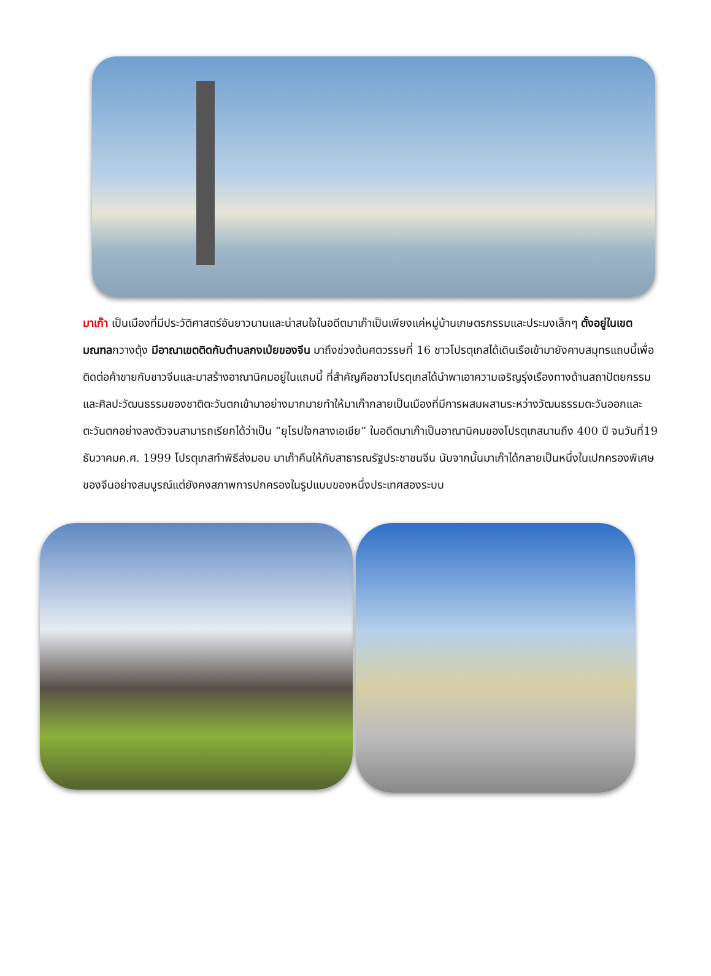มาเก๊า เป็นเมืองที่มีประวัติศาสตร์อันยาวนานและน่าสนใจในอดีตมาเก๊าเป็นเพียงแค่หมู่บ้านเกษตรกรรมและประมงเล็กๆ ตั้งอยู่ในเขตมณฑลกวางตุ้ง มีอาณาเขตติดกับตำบลกงเป่ยของจีน มาถึงช่วงต้นศตวรรษที่ 16 ชาวโปรตุเกสได้เดินเรือเข้ามายังคาบสมุทรแถบนี้เพื่อติดต่อค้าขายกับชาวจีนและมาสร้างอาณานิคมอยู่ในแถบนี้ ที่สำคัญคือชาวโปรตุเกสได้นำพาเอาความเจริญรุ่งเรืองทางด้านสถาปัตยกรรมและศิลปะวัฒนธรรมของชาติตะวันตกเข้ามาอย่างมากมายทำให้มาเก๊ากลายเป็นเมืองที่มีการผสมผสานระหว่างวัฒนธรรมตะวันออกและตะวันตกอย่างลงตัวจนสามารถเรียกได้ว่าเป็น “ยุโรปใจกลางเอเชีย” ในอดีตมาเก๊าเป็นอาณานิคมของโปรตุเกสนานถึง 400 ปี จนวันที่19 ธันวาคมค.ศ. 1999 โปรตุเกสทำพิธีส่งมอบ มาเก๊าคืนให้กับสาธารณรัฐประชาชนจีน นับจากนั้นมาเก๊าได้กลายเป็นหนึ่งในเปกครองพิเศษของจีนอย่างสมบูรณ์แต่ยังคงสภาพการปกครองในรูปแบบของหนึ่งประเทศสองระบบ